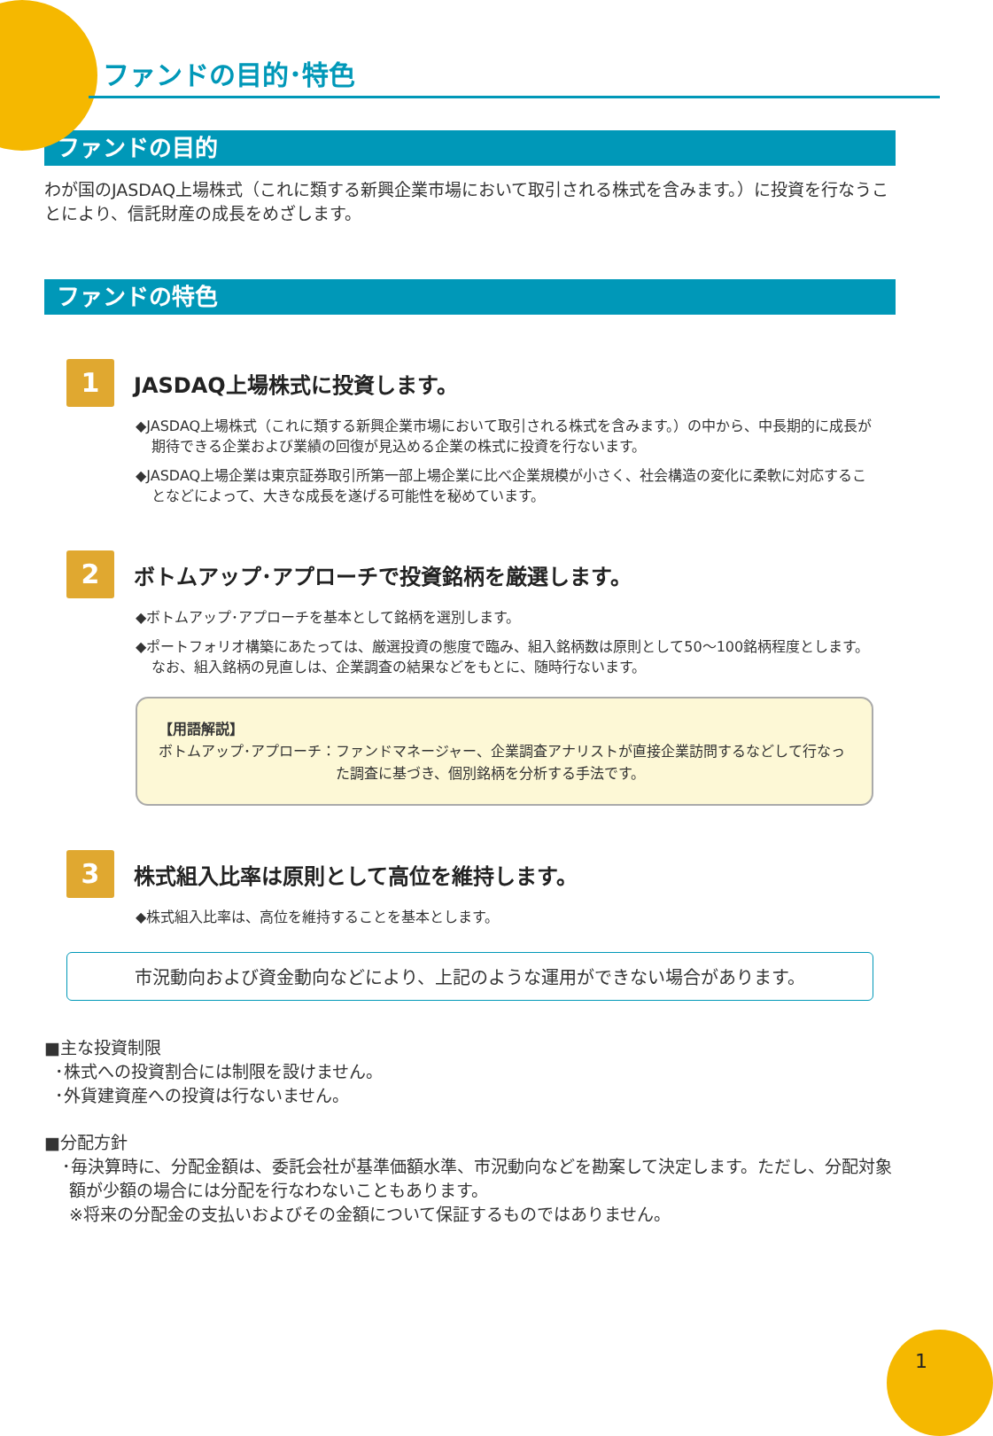ファンドの目的･特色
ファンドの目的
わが国のJASDAQ上場株式（これに類する新興企業市場において取引される株式を含みます。）に投資を行なうことにより、信託財産の成長をめざします。
ファンドの特色
1
JASDAQ上場株式に投資します。
◆JASDAQ上場株式（これに類する新興企業市場において取引される株式を含みます。）の中から、中長期的に成長が期待できる企業および業績の回復が見込める企業の株式に投資を行ないます。
◆JASDAQ上場企業は東京証券取引所第一部上場企業に比べ企業規模が小さく、社会構造の変化に柔軟に対応することなどによって、大きな成長を遂げる可能性を秘めています。
2
ボトムアップ･アプローチで投資銘柄を厳選します。
◆ボトムアップ･アプローチを基本として銘柄を選別します。
◆ポートフォリオ構築にあたっては、厳選投資の態度で臨み、組入銘柄数は原則として50～100銘柄程度とします。なお、組入銘柄の見直しは、企業調査の結果などをもとに、随時行ないます。
【用語解説】
ボトムアップ･アプローチ： ファンドマネージャー、企業調査アナリストが直接企業訪問するなどして行なった調査に基づき、個別銘柄を分析する手法です。
3
株式組入比率は原則として高位を維持します。
◆株式組入比率は、高位を維持することを基本とします。
市況動向および資金動向などにより、上記のような運用ができない場合があります。
■主な投資制限
･株式への投資割合には制限を設けません。
･外貨建資産への投資は行ないません。
■分配方針
･毎決算時に、分配金額は、委託会社が基準価額水準、市況動向などを勘案して決定します。ただし、分配対象額が少額の場合には分配を行なわないこともあります。
※将来の分配金の支払いおよびその金額について保証するものではありません。
1